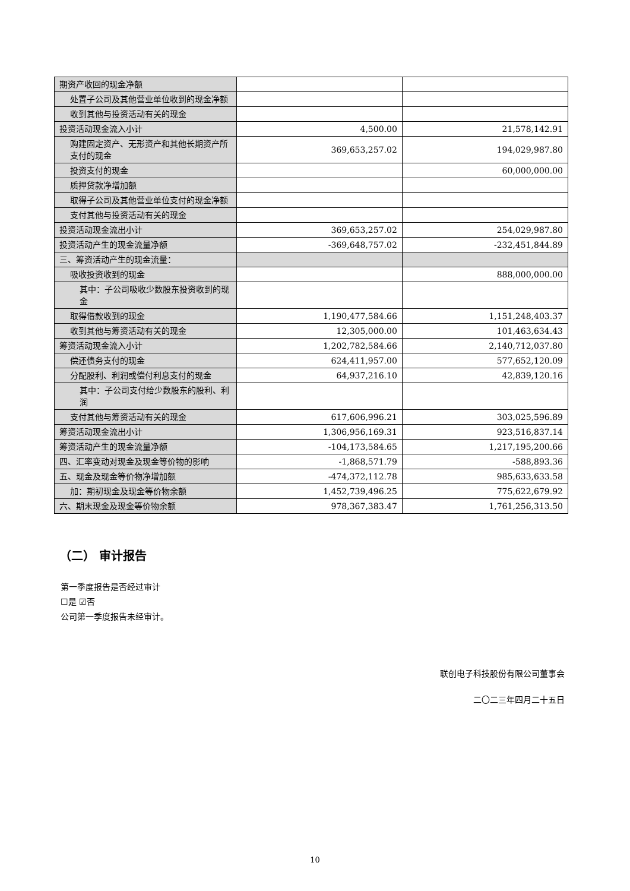| 期资产收回的现金净额 | | |
| 处置子公司及其他营业单位收到的现金净额 | | |
| 收到其他与投资活动有关的现金 | | |
| 投资活动现金流入小计 | 4,500.00 | 21,578,142.91 |
| 购建固定资产、无形资产和其他长期资产所支付的现金 | 369,653,257.02 | 194,029,987.80 |
| 投资支付的现金 | | 60,000,000.00 |
| 质押贷款净增加额 | | |
| 取得子公司及其他营业单位支付的现金净额 | | |
| 支付其他与投资活动有关的现金 | | |
| 投资活动现金流出小计 | 369,653,257.02 | 254,029,987.80 |
| 投资活动产生的现金流量净额 | -369,648,757.02 | -232,451,844.89 |
| 三、筹资活动产生的现金流量： | | |
| 吸收投资收到的现金 | | 888,000,000.00 |
| 其中：子公司吸收少数股东投资收到的现金 | | |
| 取得借款收到的现金 | 1,190,477,584.66 | 1,151,248,403.37 |
| 收到其他与筹资活动有关的现金 | 12,305,000.00 | 101,463,634.43 |
| 筹资活动现金流入小计 | 1,202,782,584.66 | 2,140,712,037.80 |
| 偿还债务支付的现金 | 624,411,957.00 | 577,652,120.09 |
| 分配股利、利润或偿付利息支付的现金 | 64,937,216.10 | 42,839,120.16 |
| 其中：子公司支付给少数股东的股利、利润 | | |
| 支付其他与筹资活动有关的现金 | 617,606,996.21 | 303,025,596.89 |
| 筹资活动现金流出小计 | 1,306,956,169.31 | 923,516,837.14 |
| 筹资活动产生的现金流量净额 | -104,173,584.65 | 1,217,195,200.66 |
| 四、汇率变动对现金及现金等价物的影响 | -1,868,571.79 | -588,893.36 |
| 五、现金及现金等价物净增加额 | -474,372,112.78 | 985,633,633.58 |
| 加：期初现金及现金等价物余额 | 1,452,739,496.25 | 775,622,679.92 |
| 六、期末现金及现金等价物余额 | 978,367,383.47 | 1,761,256,313.50 |
（二） 审计报告
第一季度报告是否经过审计
☐是 ☑否
公司第一季度报告未经审计。
联创电子科技股份有限公司董事会
二〇二三年四月二十五日
10